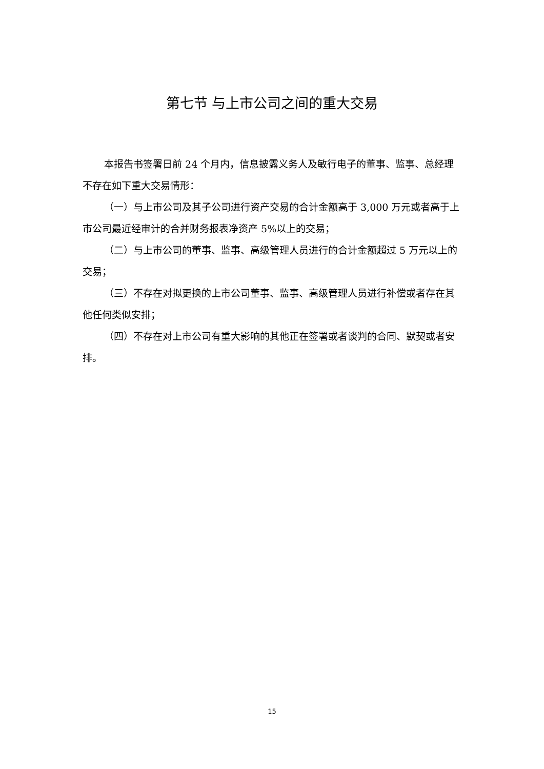第七节 与上市公司之间的重大交易
本报告书签署日前 24 个月内，信息披露义务人及敏行电子的董事、监事、总经理不存在如下重大交易情形：
（一）与上市公司及其子公司进行资产交易的合计金额高于 3,000 万元或者高于上市公司最近经审计的合并财务报表净资产 5%以上的交易；
（二）与上市公司的董事、监事、高级管理人员进行的合计金额超过 5 万元以上的交易；
（三）不存在对拟更换的上市公司董事、监事、高级管理人员进行补偿或者存在其他任何类似安排；
（四）不存在对上市公司有重大影响的其他正在签署或者谈判的合同、默契或者安排。
15